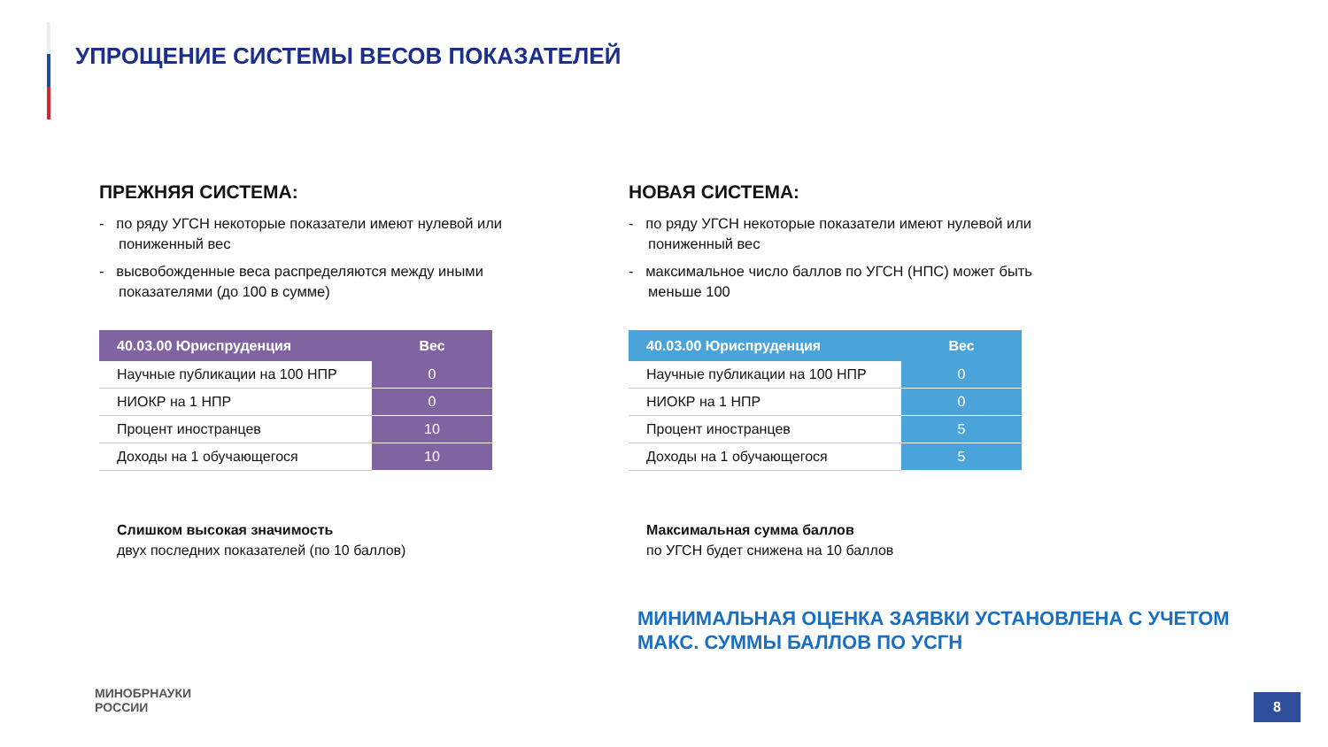УПРОЩЕНИЕ СИСТЕМЫ ВЕСОВ ПОКАЗАТЕЛЕЙ
ПРЕЖНЯЯ СИСТЕМА:
- по ряду УГСН некоторые показатели имеют нулевой или пониженный вес
- высвобожденные веса распределяются между иными показателями (до 100 в сумме)
| 40.03.00 Юриспруденция | Вес |
| --- | --- |
| Научные публикации на 100 НПР | 0 |
| НИОКР на 1 НПР | 0 |
| Процент иностранцев | 10 |
| Доходы на 1 обучающегося | 10 |
Слишком высокая значимость
двух последних показателей (по 10 баллов)
НОВАЯ СИСТЕМА:
- по ряду УГСН некоторые показатели имеют нулевой или пониженный вес
- максимальное число баллов по УГСН (НПС) может быть меньше 100
| 40.03.00 Юриспруденция | Вес |
| --- | --- |
| Научные публикации на 100 НПР | 0 |
| НИОКР на 1 НПР | 0 |
| Процент иностранцев | 5 |
| Доходы на 1 обучающегося | 5 |
Максимальная сумма баллов
по УГСН будет снижена на 10 баллов
МИНИМАЛЬНАЯ ОЦЕНКА ЗАЯВКИ УСТАНОВЛЕНА С УЧЕТОМ
МАКС. СУММЫ БАЛЛОВ ПО УСГН
МИНОБРНАУКИ
РОССИИ
8